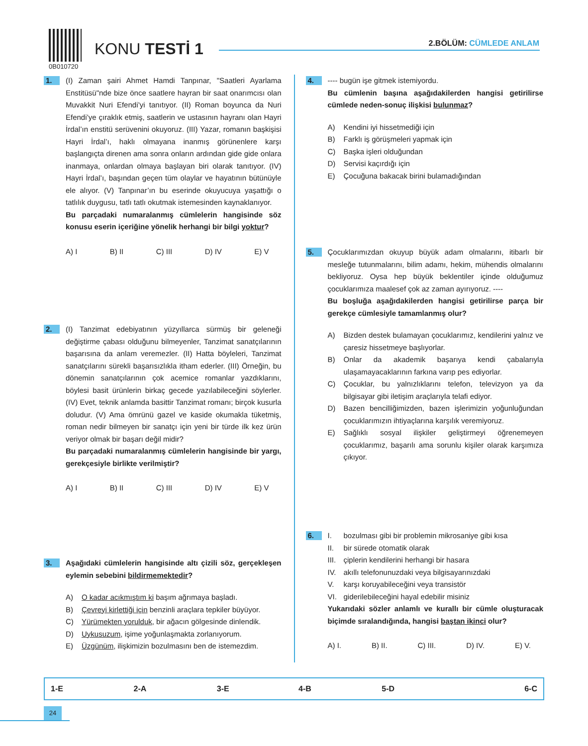0B010720
KONU TESTİ 1 2.BÖLÜM: CÜMLEDE ANLAM
1.
(I) Zaman şairi Ahmet Hamdi Tanpınar, "Saatleri Ayarlama Enstitüsü"nde bize önce saatlere hayran bir saat onarımcısı olan Muvakkit Nuri Efendi’yi tanıtıyor. (II) Roman boyunca da Nuri Efendi’ye çıraklık etmiş, saatlerin ve ustasının hayranı olan Hayri İrdal’ın enstitü serüvenini okuyoruz. (III) Yazar, romanın başkişisi Hayri İrdal’ı, haklı olmayana inanmış görünenlere karşı başlangıçta direnen ama sonra onların ardından gide gide onlara inanmaya, onlardan olmaya başlayan biri olarak tanıtıyor. (IV) Hayri İrdal’ı, başından geçen tüm olaylar ve hayatının bütünüyle ele alıyor. (V) Tanpınar’ın bu eserinde okuyucuya yaşattığı o tatlılık duygusu, tatlı tatlı okutmak istemesinden kaynaklanıyor.
Bu parçadaki numaralanmış cümlelerin hangisinde söz konusu eserin içeriğine yönelik herhangi bir bilgi yoktur?
A) I B) II C) III D) IV E) V
2.
(I) Tanzimat edebiyatının yüzyıllarca sürmüş bir geleneği değiştirme çabası olduğunu bilmeyenler, Tanzimat sanatçılarının başarısına da anlam veremezler. (II) Hatta böyleleri, Tanzimat sanatçılarını sürekli başarısızlıkla itham ederler. (III) Örneğin, bu dönemin sanatçılarının çok acemice romanlar yazdıklarını, böylesi basit ürünlerin birkaç gecede yazılabileceğini söylerler. (IV) Evet, teknik anlamda basittir Tanzimat romanı; birçok kusurla doludur. (V) Ama ömrünü gazel ve kaside okumakla tüketmiş, roman nedir bilmeyen bir sanatçı için yeni bir türde ilk kez ürün veriyor olmak bir başarı değil midir?
Bu parçadaki numaralanmış cümlelerin hangisinde bir yargı, gerekçesiyle birlikte verilmiştir?
A) I B) II C) III D) IV E) V
3.
Aşağıdaki cümlelerin hangisinde altı çizili söz, gerçekleşen eylemin sebebini bildirmemektedir?
A) O kadar acıkmıştım ki başım ağrımaya başladı.
B) Çevreyi kirlettiği için benzinli araçlara tepkiler büyüyor.
C) Yürümekten yorulduk, bir ağacın gölgesinde dinlendik.
D) Uykusuzum, işime yoğunlaşmakta zorlanıyorum.
E) Üzgünüm, ilişkimizin bozulmasını ben de istemezdim.
4.
---- bugün işe gitmek istemiyordu.
Bu cümlenin başına aşağıdakilerden hangisi getirilirse cümlede neden-sonuç ilişkisi bulunmaz?
A) Kendini iyi hissetmediği için
B) Farklı iş görüşmeleri yapmak için
C) Başka işleri olduğundan
D) Servisi kaçırdığı için
E) Çocuğuna bakacak birini bulamadığından
5.
Çocuklarımızdan okuyup büyük adam olmalarını, itibarlı bir mesleğe tutunmalarını, bilim adamı, hekim, mühendis olmalarını bekliyoruz. Oysa hep büyük beklentiler içinde olduğumuz çocuklarımıza maalesef çok az zaman ayırıyoruz. ----
Bu boşluğa aşağıdakilerden hangisi getirilirse parça bir gerekçe cümlesiyle tamamlanmış olur?
A) Bizden destek bulamayan çocuklarımız, kendilerini yalnız ve çaresiz hissetmeye başlıyorlar.
B) Onlar da akademik başarıya kendi çabalarıyla ulaşamayacaklarının farkına varıp pes ediyorlar.
C) Çocuklar, bu yalnızlıklarını telefon, televizyon ya da bilgisayar gibi iletişim araçlarıyla telafi ediyor.
D) Bazen bencilliğimizden, bazen işlerimizin yoğunluğundan çocuklarımızın ihtiyaçlarına karşılık veremiyoruz.
E) Sağlıklı sosyal ilişkiler geliştirmeyi öğrenemeyen çocuklarımız, başarılı ama sorunlu kişiler olarak karşımıza çıkıyor.
6.
I. bozulması gibi bir problemin mikrosaniye gibi kısa
II. bir sürede otomatik olarak
III. çiplerin kendilerini herhangi bir hasara
IV. akıllı telefonunuzdaki veya bilgisayarınızdaki
V. karşı koruyabileceğini veya transistör
VI. giderilebileceğini hayal edebilir misiniz
Yukarıdaki sözler anlamlı ve kurallı bir cümle oluşturacak biçimde sıralandığında, hangisi baştan ikinci olur?
A) I. B) II. C) III. D) IV. E) V.
| 1-E | 2-A | 3-E | 4-B | 5-D | 6-C |
24